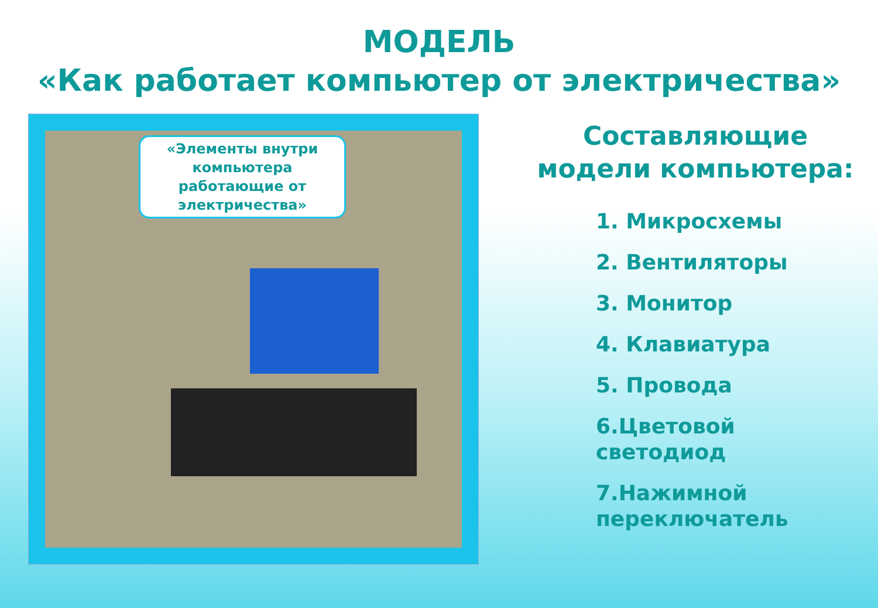МОДЕЛЬ
«Как работает компьютер от электричества»
«Элементы внутри компьютера работающие от электричества»
Составляющие модели компьютера:
1. Микросхемы
2. Вентиляторы
3. Монитор
4. Клавиатура
5. Провода
6.Цветовой светодиод
7.Нажимной переключатель